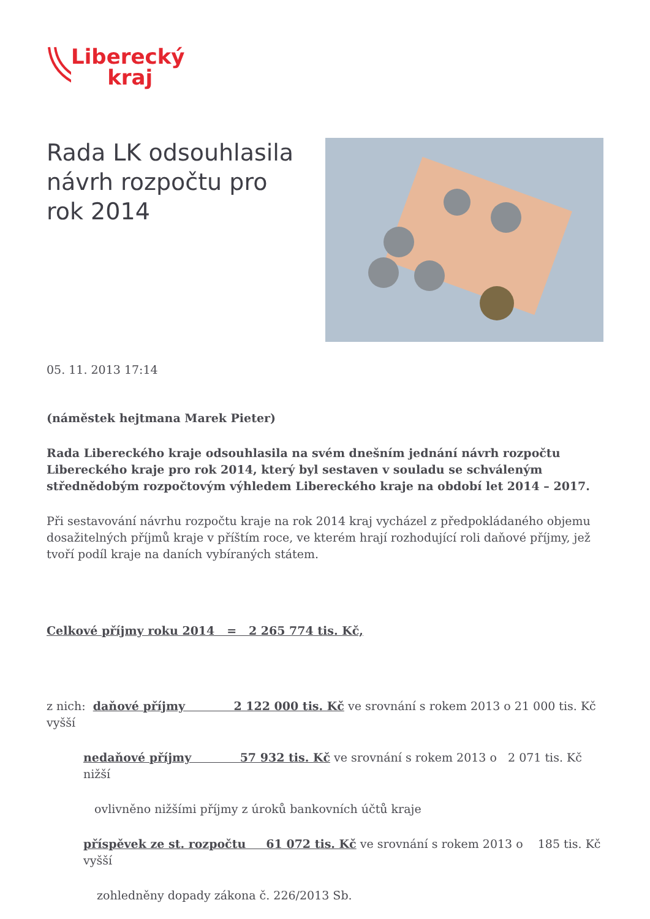Liberecký
kraj
Rada LK odsouhlasila návrh rozpočtu pro rok 2014
05. 11. 2013 17:14
(náměstek hejtmana Marek Pieter)
Rada Libereckého kraje odsouhlasila na svém dnešním jednání návrh rozpočtu Libereckého kraje pro rok 2014, který byl sestaven v souladu se schváleným střednědobým rozpočtovým výhledem Libereckého kraje na období let 2014 – 2017.
Při sestavování návrhu rozpočtu kraje na rok 2014 kraj vycházel z předpokládaného objemu dosažitelných příjmů kraje v příštím roce, ve kterém hrají rozhodující roli daňové příjmy, jež tvoří podíl kraje na daních vybíraných státem.
Celkové příjmy roku 2014 = 2 265 774 tis. Kč,
z nich: daňové příjmy 2 122 000 tis. Kč ve srovnání s rokem 2013 o 21 000 tis. Kč vyšší
nedaňové příjmy 57 932 tis. Kč ve srovnání s rokem 2013 o 2 071 tis. Kč nižší
ovlivněno nižšími příjmy z úroků bankovních účtů kraje
příspěvek ze st. rozpočtu 61 072 tis. Kč ve srovnání s rokem 2013 o 185 tis. Kč vyšší
zohledněny dopady zákona č. 226/2013 Sb.